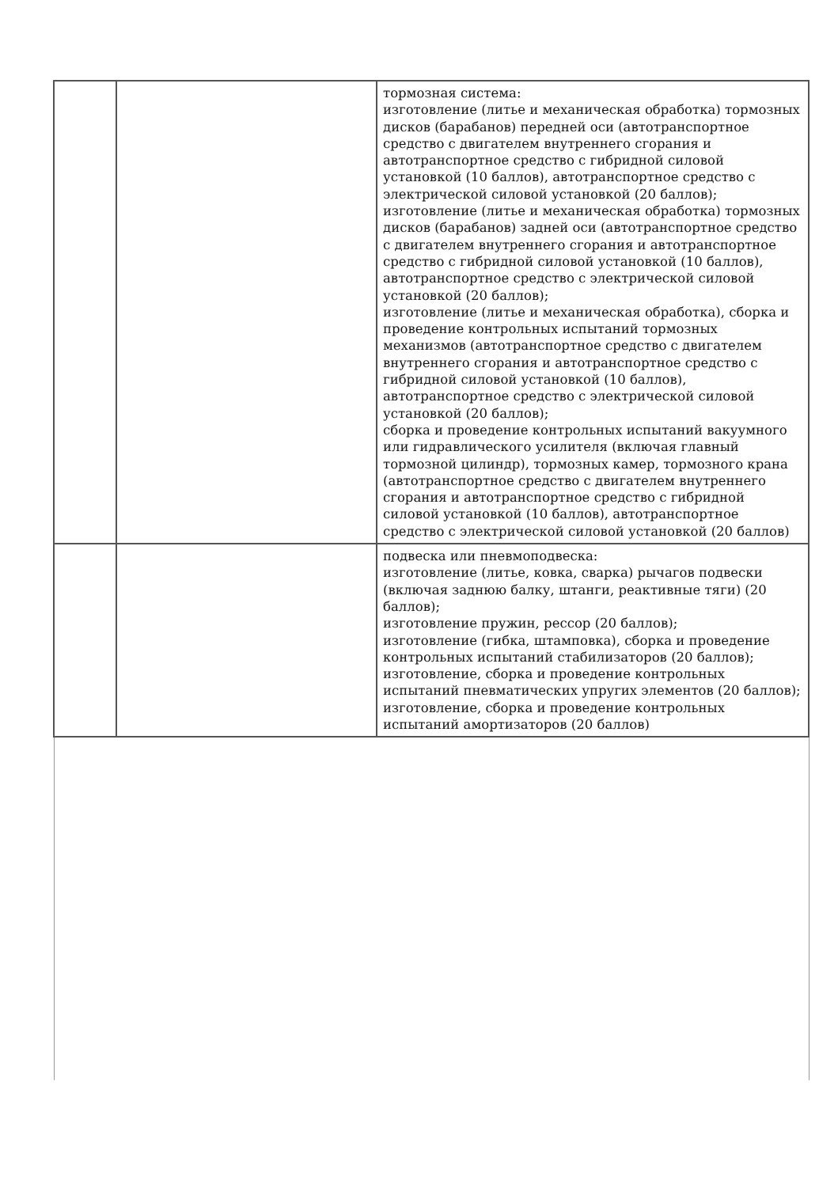| | | тормозная система: изготовление (литье и механическая обработка) тормозных дисков (барабанов) передней оси (автотранспортное средство с двигателем внутреннего сгорания и автотранспортное средство с гибридной силовой установкой (10 баллов), автотранспортное средство с электрической силовой установкой (20 баллов); изготовление (литье и механическая обработка) тормозных дисков (барабанов) задней оси (автотранспортное средство с двигателем внутреннего сгорания и автотранспортное средство с гибридной силовой установкой (10 баллов), автотранспортное средство с электрической силовой установкой (20 баллов); изготовление (литье и механическая обработка), сборка и проведение контрольных испытаний тормозных механизмов (автотранспортное средство с двигателем внутреннего сгорания и автотранспортное средство с гибридной силовой установкой (10 баллов), автотранспортное средство с электрической силовой установкой (20 баллов); сборка и проведение контрольных испытаний вакуумного или гидравлического усилителя (включая главный тормозной цилиндр), тормозных камер, тормозного крана (автотранспортное средство с двигателем внутреннего сгорания и автотранспортное средство с гибридной силовой установкой (10 баллов), автотранспортное средство с электрической силовой установкой (20 баллов) |
| | | подвеска или пневмоподвеска: изготовление (литье, ковка, сварка) рычагов подвески (включая заднюю балку, штанги, реактивные тяги) (20 баллов); изготовление пружин, рессор (20 баллов); изготовление (гибка, штамповка), сборка и проведение контрольных испытаний стабилизаторов (20 баллов); изготовление, сборка и проведение контрольных испытаний пневматических упругих элементов (20 баллов); изготовление, сборка и проведение контрольных испытаний амортизаторов (20 баллов) |